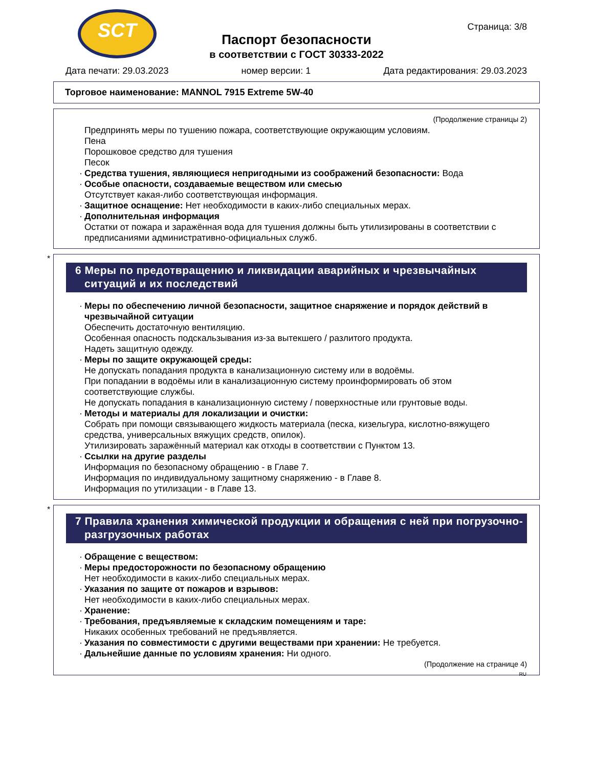SCT
Страница: 3/8
Паспорт безопасности
в соответствии с ГОСТ 30333-2022
Дата печати: 29.03.2023 номер версии: 1 Дата редактирования: 29.03.2023
Торговое наименование: MANNOL 7915 Extreme 5W-40
(Продолжение страницы 2)
Предпринять меры по тушению пожара, соответствующие окружающим условиям.
Пена
Порошковое средство для тушения
Песок
· Средства тушения, являющиеся непригодными из соображений безопасности: Вода
· Особые опасности, создаваемые веществом или смесью
Отсутствует какая-либо соответствующая информация.
· Защитное оснащение: Нет необходимости в каких-либо специальных мерах.
· Дополнительная информация
Остатки от пожара и заражённая вода для тушения должны быть утилизированы в соответствии с предписаниями административно-официальных служб.
*
6 Меры по предотвращению и ликвидации аварийных и чрезвычайных ситуаций и их последствий
· Меры по обеспечению личной безопасности, защитное снаряжение и порядок действий в чрезвычайной ситуации
Обеспечить достаточную вентиляцию.
Особенная опасность подскальзывания из-за вытекшего / разлитого продукта.
Надеть защитную одежду.
· Меры по защите окружающей среды:
Не допускать попадания продукта в канализационную систему или в водоёмы.
При попадании в водоёмы или в канализационную систему проинформировать об этом соответствующие службы.
Не допускать попадания в канализационную систему / поверхностные или грунтовые воды.
· Методы и материалы для локализации и очистки:
Собрать при помощи связывающего жидкость материала (песка, кизельгура, кислотно-вяжущего средства, универсальных вяжущих средств, опилок).
Утилизировать заражённый материал как отходы в соответствии с Пунктом 13.
· Ссылки на другие разделы
Информация по безопасному обращению - в Главе 7.
Информация по индивидуальному защитному снаряжению - в Главе 8.
Информация по утилизации - в Главе 13.
*
7 Правила хранения химической продукции и обращения с ней при погрузочно-разгрузочных работах
· Обращение с веществом:
· Меры предосторожности по безопасному обращению
Нет необходимости в каких-либо специальных мерах.
· Указания по защите от пожаров и взрывов:
Нет необходимости в каких-либо специальных мерах.
· Хранение:
· Требования, предъявляемые к складским помещениям и таре:
Никаких особенных требований не предъявляется.
· Указания по совместимости с другими веществами при хранении: Не требуется.
· Дальнейшие данные по условиям хранения: Ни одного.
(Продолжение на странице 4)
RU